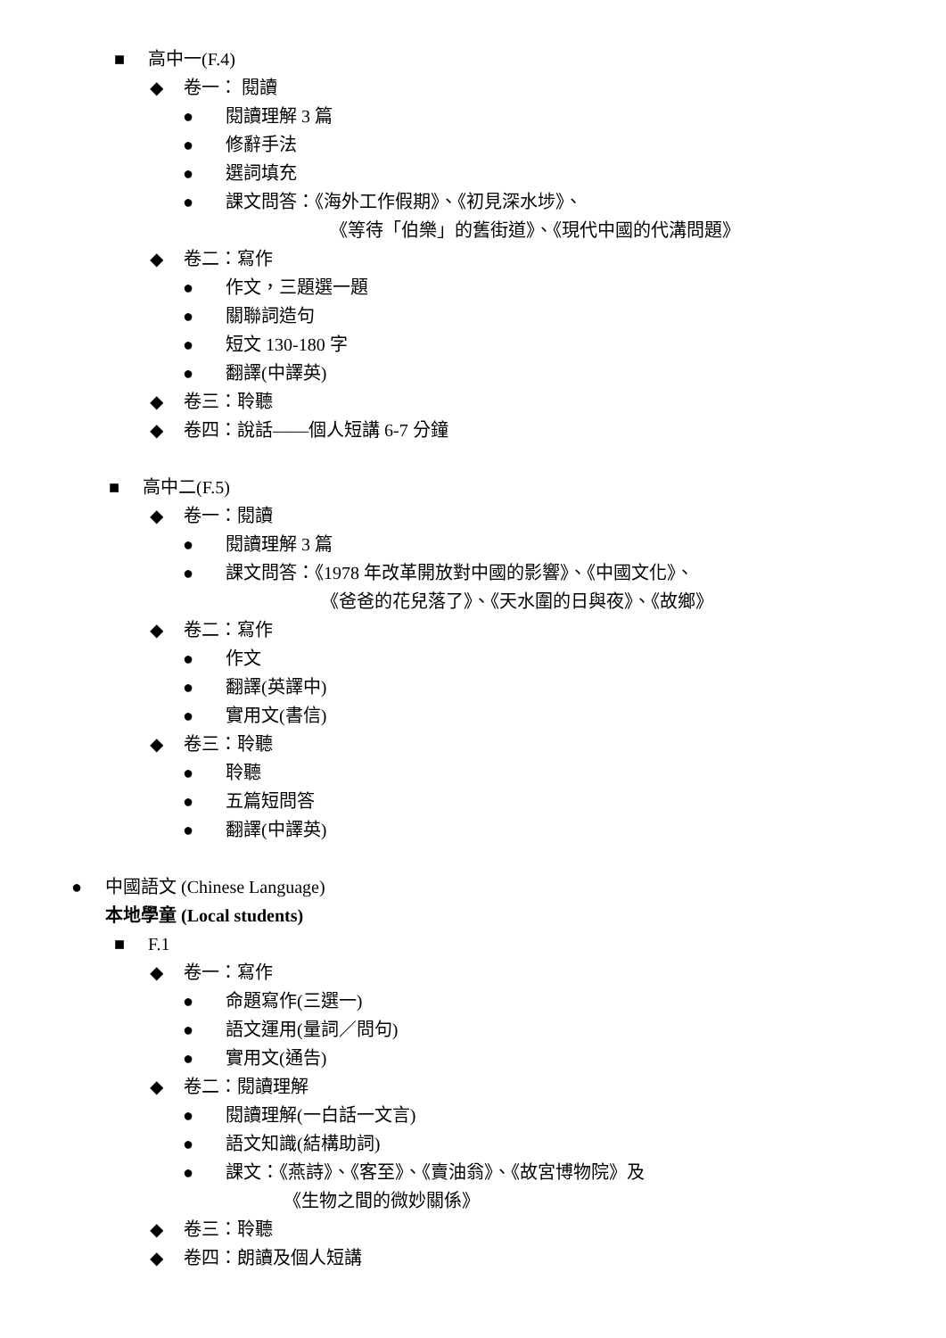■ 高中一(F.4)
◆ 卷一： 閱讀
● 閱讀理解 3 篇
● 修辭手法
● 選詞填充
● 課文問答：《海外工作假期》、《初見深水埗》、
《等待「伯樂」的舊街道》、《現代中國的代溝問題》
◆ 卷二：寫作
● 作文，三題選一題
● 關聯詞造句
● 短文 130-180 字
● 翻譯(中譯英)
◆ 卷三：聆聽
◆ 卷四：說話——個人短講 6-7 分鐘
■ 高中二(F.5)
◆ 卷一：閱讀
● 閱讀理解 3 篇
● 課文問答：《1978 年改革開放對中國的影響》、《中國文化》、
《爸爸的花兒落了》、《天水圍的日與夜》、《故鄉》
◆ 卷二：寫作
● 作文
● 翻譯(英譯中)
● 實用文(書信)
◆ 卷三：聆聽
● 聆聽
● 五篇短問答
● 翻譯(中譯英)
● 中國語文 (Chinese Language)
本地學童 (Local students)
■ F.1
◆ 卷一：寫作
● 命題寫作(三選一)
● 語文運用(量詞／問句)
● 實用文(通告)
◆ 卷二：閱讀理解
● 閱讀理解(一白話一文言)
● 語文知識(結構助詞)
● 課文：《燕詩》、《客至》、《賣油翁》、《故宮博物院》及
《生物之間的微妙關係》
◆ 卷三：聆聽
◆ 卷四：朗讀及個人短講